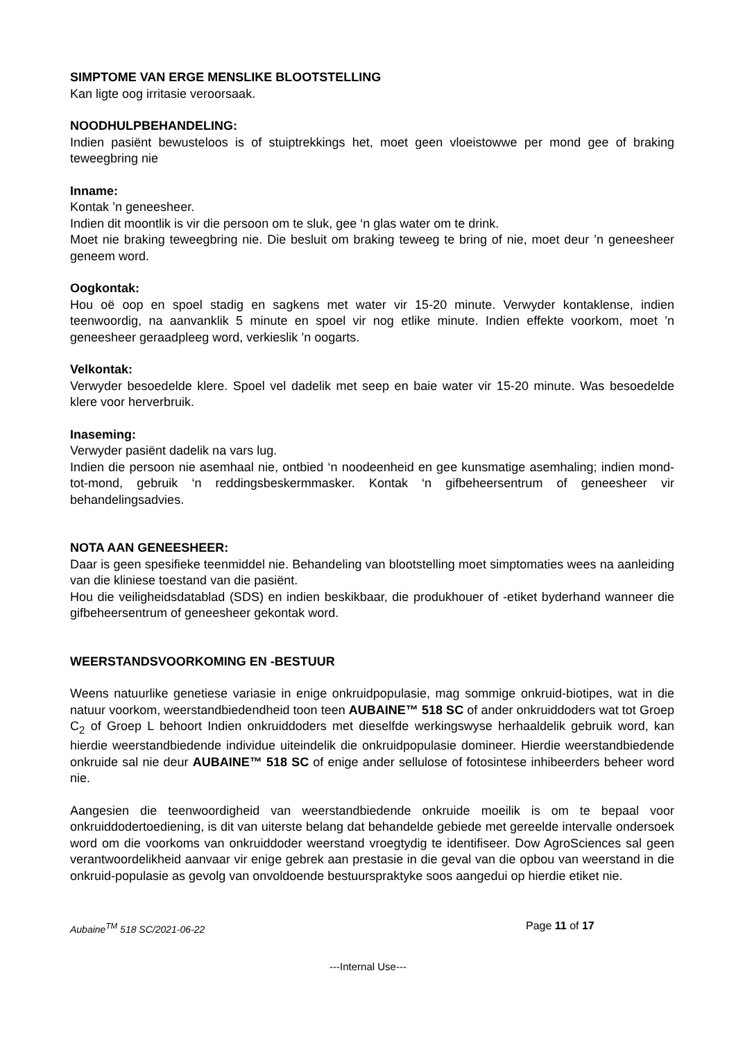SIMPTOME VAN ERGE MENSLIKE BLOOTSTELLING
Kan ligte oog irritasie veroorsaak.
NOODHULPBEHANDELING:
Indien pasiënt bewusteloos is of stuiptrekkings het, moet geen vloeistowwe per mond gee of braking teweegbring nie
Inname:
Kontak ’n geneesheer.
Indien dit moontlik is vir die persoon om te sluk, gee ‘n glas water om te drink.
Moet nie braking teweegbring nie. Die besluit om braking teweeg te bring of nie, moet deur ’n geneesheer geneem word.
Oogkontak:
Hou oë oop en spoel stadig en sagkens met water vir 15-20 minute. Verwyder kontaklense, indien teenwoordig, na aanvanklik 5 minute en spoel vir nog etlike minute. Indien effekte voorkom, moet ’n geneesheer geraadpleeg word, verkieslik ’n oogarts.
Velkontak:
Verwyder besoedelde klere. Spoel vel dadelik met seep en baie water vir 15-20 minute. Was besoedelde klere voor herverbruik.
Inaseming:
Verwyder pasiënt dadelik na vars lug.
Indien die persoon nie asemhaal nie, ontbied ‘n noodeenheid en gee kunsmatige asemhaling; indien mond-tot-mond, gebruik ‘n reddingsbeskermmasker. Kontak ‘n gifbeheersentrum of geneesheer vir behandelingsadvies.
NOTA AAN GENEESHEER:
Daar is geen spesifieke teenmiddel nie. Behandeling van blootstelling moet simptomaties wees na aanleiding van die kliniese toestand van die pasiënt.
Hou die veiligheidsdatablad (SDS) en indien beskikbaar, die produkhouer of -etiket byderhand wanneer die gifbeheersentrum of geneesheer gekontak word.
WEERSTANDSVOORKOMING EN -BESTUUR
Weens natuurlike genetiese variasie in enige onkruidpopulasie, mag sommige onkruid-biotipes, wat in die natuur voorkom, weerstandbiedendheid toon teen AUBAINE™ 518 SC of ander onkruiddoders wat tot Groep C<sub>2</sub> of Groep L behoort Indien onkruiddoders met dieselfde werkingswyse herhaaldelik gebruik word, kan hierdie weerstandbiedende individue uiteindelik die onkruidpopulasie domineer. Hierdie weerstandbiedende onkruide sal nie deur AUBAINE™ 518 SC of enige ander sellulose of fotosintese inhibeerders beheer word nie.
Aangesien die teenwoordigheid van weerstandbiedende onkruide moeilik is om te bepaal voor onkruiddodertoediening, is dit van uiterste belang dat behandelde gebiede met gereelde intervalle ondersoek word om die voorkoms van onkruiddoder weerstand vroegtydig te identifiseer. Dow AgroSciences sal geen verantwoordelikheid aanvaar vir enige gebrek aan prestasie in die geval van die opbou van weerstand in die onkruid-populasie as gevolg van onvoldoende bestuurspraktyke soos aangedui op hierdie etiket nie.
Aubaine<sup>TM</sup> 518 SC/2021-06-22 Page 11 of 17
---Internal Use---